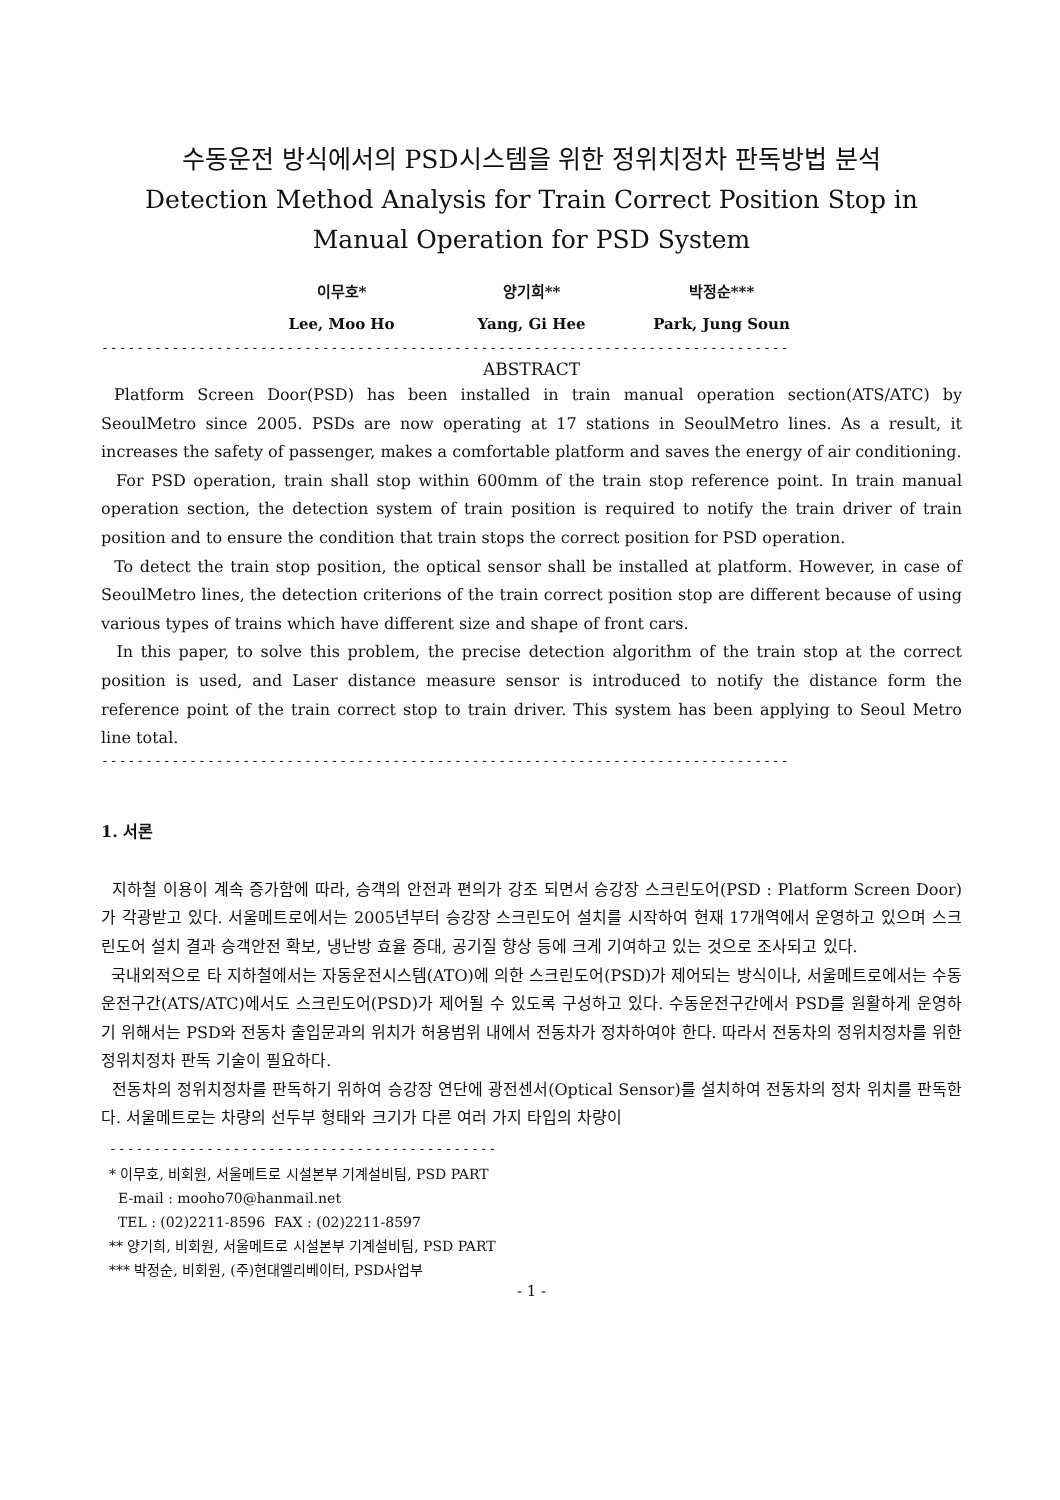수동운전 방식에서의 PSD시스템을 위한 정위치정차 판독방법 분석
Detection Method Analysis for Train Correct Position Stop in Manual Operation for PSD System
이무호*
Lee, Moo Ho
양기희**
Yang, Gi Hee
박정순***
Park, Jung Soun
------------------------------------------------------------------------------
ABSTRACT
Platform Screen Door(PSD) has been installed in train manual operation section(ATS/ATC) by SeoulMetro since 2005. PSDs are now operating at 17 stations in SeoulMetro lines. As a result, it increases the safety of passenger, makes a comfortable platform and saves the energy of air conditioning.
For PSD operation, train shall stop within 600mm of the train stop reference point. In train manual operation section, the detection system of train position is required to notify the train driver of train position and to ensure the condition that train stops the correct position for PSD operation.
To detect the train stop position, the optical sensor shall be installed at platform. However, in case of SeoulMetro lines, the detection criterions of the train correct position stop are different because of using various types of trains which have different size and shape of front cars.
In this paper, to solve this problem, the precise detection algorithm of the train stop at the correct position is used, and Laser distance measure sensor is introduced to notify the distance form the reference point of the train correct stop to train driver. This system has been applying to Seoul Metro line total.
------------------------------------------------------------------------------
1. 서론
지하철 이용이 계속 증가함에 따라, 승객의 안전과 편의가 강조 되면서 승강장 스크린도어(PSD : Platform Screen Door)가 각광받고 있다. 서울메트로에서는 2005년부터 승강장 스크린도어 설치를 시작하여 현재 17개역에서 운영하고 있으며 스크린도어 설치 결과 승객안전 확보, 냉난방 효율 증대, 공기질 향상 등에 크게 기여하고 있는 것으로 조사되고 있다.
국내외적으로 타 지하철에서는 자동운전시스템(ATO)에 의한 스크린도어(PSD)가 제어되는 방식이나, 서울메트로에서는 수동운전구간(ATS/ATC)에서도 스크린도어(PSD)가 제어될 수 있도록 구성하고 있다. 수동운전구간에서 PSD를 원활하게 운영하기 위해서는 PSD와 전동차 출입문과의 위치가 허용범위 내에서 전동차가 정차하여야 한다. 따라서 전동차의 정위치정차를 위한 정위치정차 판독 기술이 필요하다.
전동차의 정위치정차를 판독하기 위하여 승강장 연단에 광전센서(Optical Sensor)를 설치하여 전동차의 정차 위치를 판독한다. 서울메트로는 차량의 선두부 형태와 크기가 다른 여러 가지 타입의 차량이
--------------------------------------------
* 이무호, 비회원, 서울메트로 시설본부 기계설비팀, PSD PART
E-mail : mooho70@hanmail.net
TEL : (02)2211-8596 FAX : (02)2211-8597
** 양기희, 비회원, 서울메트로 시설본부 기계설비팀, PSD PART
*** 박정순, 비회원, (주)현대엘리베이터, PSD사업부
- 1 -